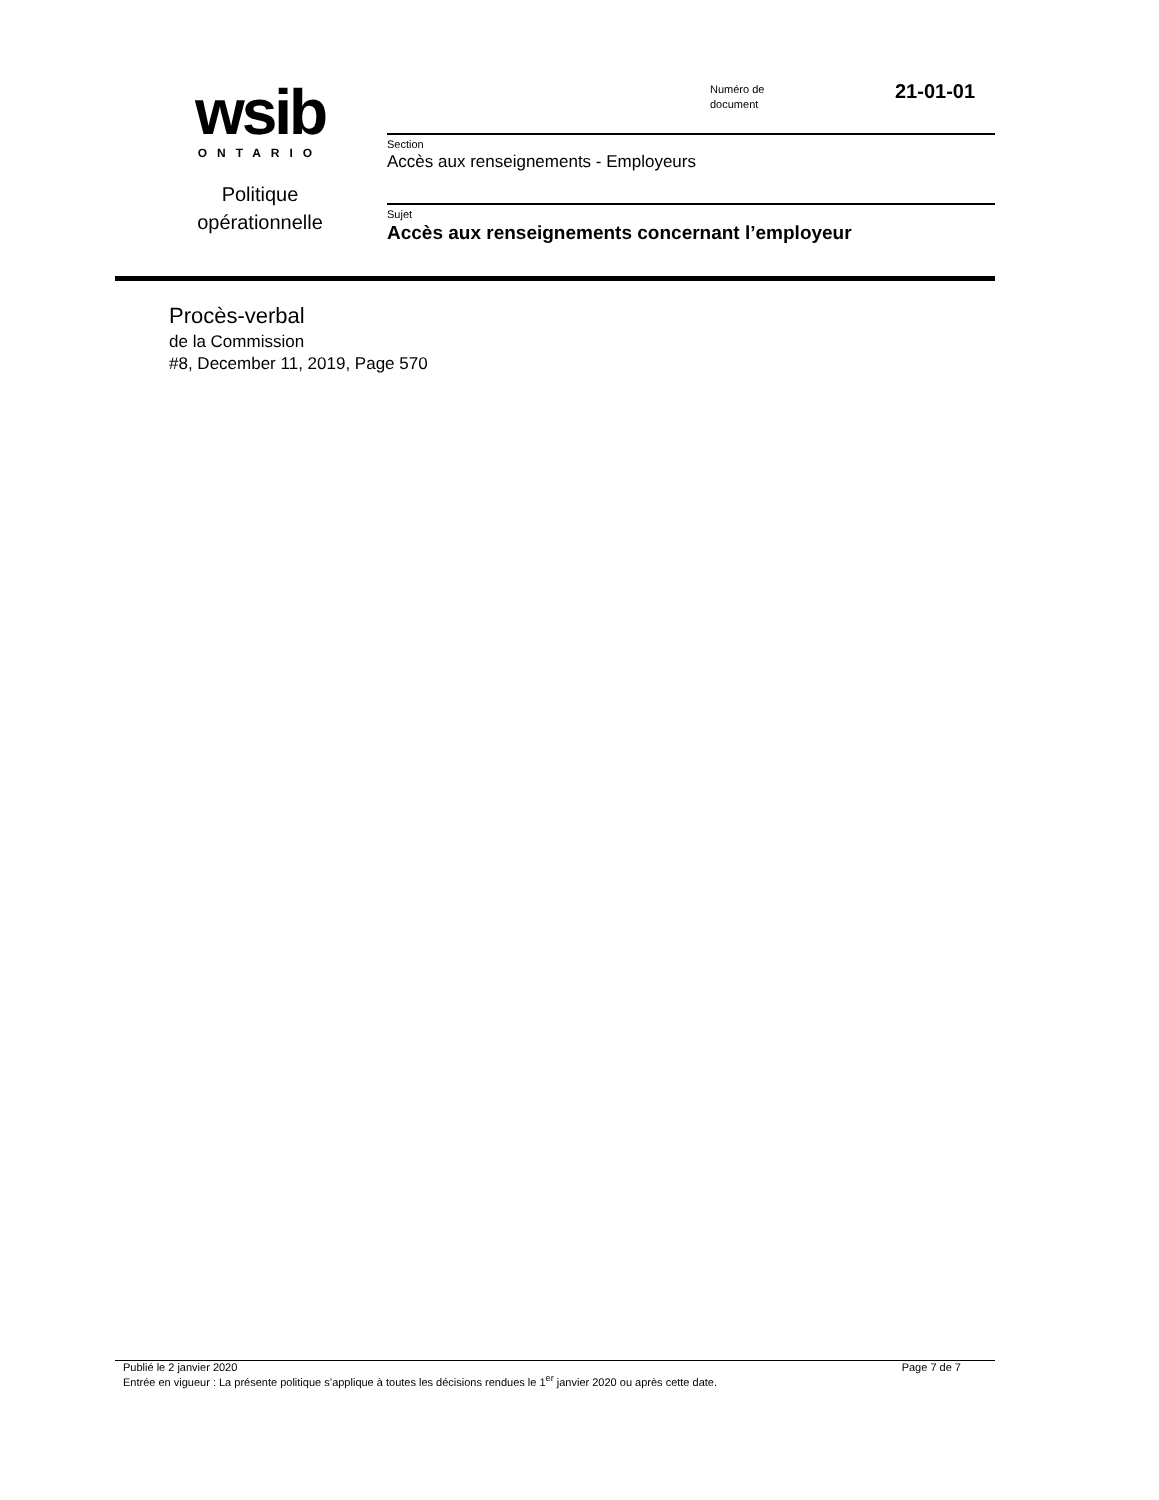wsib
ONTARIO
Politique opérationnelle
Numéro de
document
21-01-01
Section
Accès aux renseignements - Employeurs
Sujet
Accès aux renseignements concernant l’employeur
Procès-verbal
de la Commission
#8, December 11, 2019, Page 570
Page 7 de 7 Publié le 2 janvier 2020
Entrée en vigueur : La présente politique s’applique à toutes les décisions rendues le 1<sup>er</sup> janvier 2020 ou après cette date.